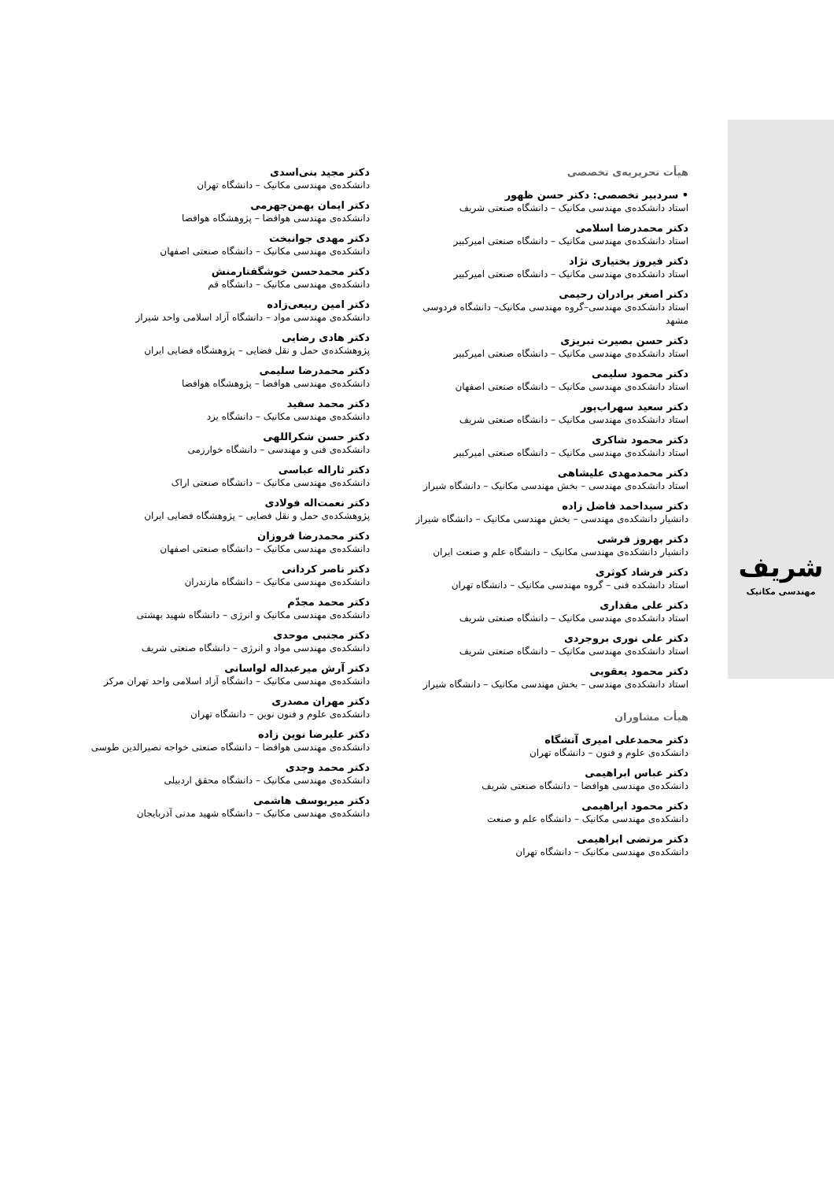شریف
مهندسی مکانیک
هیأت تحریریه‌ی تخصصی
• سردبیر تخصصی: دکتر حسن ظهور
استاد دانشکده‌ی مهندسی مکانیک – دانشگاه صنعتی شریف
دکتر محمدرضا اسلامی
استاد دانشکده‌ی مهندسی مکانیک – دانشگاه صنعتی امیرکبیر
دکتر فیروز بختیاری نژاد
استاد دانشکده‌ی مهندسی مکانیک – دانشگاه صنعتی امیرکبیر
دکتر اصغر برادران رحیمی
استاد دانشکده‌ی مهندسی–گروه مهندسی مکانیک– دانشگاه فردوسی مشهد
دکتر حسن بصیرت تبریزی
استاد دانشکده‌ی مهندسی مکانیک – دانشگاه صنعتی امیرکبیر
دکتر محمود سلیمی
استاد دانشکده‌ی مهندسی مکانیک – دانشگاه صنعتی اصفهان
دکتر سعید سهراب‌پور
استاد دانشکده‌ی مهندسی مکانیک – دانشگاه صنعتی شریف
دکتر محمود شاکری
استاد دانشکده‌ی مهندسی مکانیک – دانشگاه صنعتی امیرکبیر
دکتر محمدمهدی علیشاهی
استاد دانشکده‌ی مهندسی – بخش مهندسی مکانیک – دانشگاه شیراز
دکتر سیداحمد فاضل زاده
دانشیار دانشکده‌ی مهندسی – بخش مهندسی مکانیک – دانشگاه شیراز
دکتر بهروز فرشی
دانشیار دانشکده‌ی مهندسی مکانیک – دانشگاه علم و صنعت ایران
دکتر فرشاد کوثری
استاد دانشکده فنی – گروه مهندسی مکانیک – دانشگاه تهران
دکتر علی مقداری
استاد دانشکده‌ی مهندسی مکانیک – دانشگاه صنعتی شریف
دکتر علی نوری بروجردی
استاد دانشکده‌ی مهندسی مکانیک – دانشگاه صنعتی شریف
دکتر محمود یعقوبی
استاد دانشکده‌ی مهندسی – بخش مهندسی مکانیک – دانشگاه شیراز
هیأت مشاوران
دکتر محمدعلی امیری آتشگاه
دانشکده‌ی علوم و فنون – دانشگاه تهران
دکتر عباس ابراهیمی
دانشکده‌ی مهندسی هوافضا – دانشگاه صنعتی شریف
دکتر محمود ابراهیمی
دانشکده‌ی مهندسی مکانیک – دانشگاه علم و صنعت
دکتر مرتضی ابراهیمی
دانشکده‌ی مهندسی مکانیک – دانشگاه تهران
دکتر مجید بنی‌اسدی
دانشکده‌ی مهندسی مکانیک – دانشگاه تهران
دکتر ایمان بهمن‌جهرمی
دانشکده‌ی مهندسی هوافضا – پژوهشگاه هوافضا
دکتر مهدی جوانبخت
دانشکده‌ی مهندسی مکانیک – دانشگاه صنعتی اصفهان
دکتر محمدحسن خوشگفتارمنش
دانشکده‌ی مهندسی مکانیک – دانشگاه قم
دکتر امین ربیعی‌زاده
دانشکده‌ی مهندسی مواد – دانشگاه آزاد اسلامی واحد شیراز
دکتر هادی رضایی
پژوهشکده‌ی حمل و نقل فضایی – پژوهشگاه فضایی ایران
دکتر محمدرضا سلیمی
دانشکده‌ی مهندسی هوافضا – پژوهشگاه هوافضا
دکتر محمد سفید
دانشکده‌ی مهندسی مکانیک – دانشگاه یزد
دکتر حسن شکراللهی
دانشکده‌ی فنی و مهندسی – دانشگاه خوارزمی
دکتر ثاراله عباسی
دانشکده‌ی مهندسی مکانیک – دانشگاه صنعتی اراک
دکتر نعمت‌اله فولادی
پژوهشکده‌ی حمل و نقل فضایی – پژوهشگاه فضایی ایران
دکتر محمدرضا فروزان
دانشکده‌ی مهندسی مکانیک – دانشگاه صنعتی اصفهان
دکتر ناصر کردانی
دانشکده‌ی مهندسی مکانیک – دانشگاه مازندران
دکتر محمد مجدّم
دانشکده‌ی مهندسی مکانیک و انرژی – دانشگاه شهید بهشتی
دکتر مجتبی موحدی
دانشکده‌ی مهندسی مواد و انرژی – دانشگاه صنعتی شریف
دکتر آرش میرعبداله لواسانی
دانشکده‌ی مهندسی مکانیک – دانشگاه آزاد اسلامی واحد تهران مرکز
دکتر مهران مصدری
دانشکده‌ی علوم و فنون نوین – دانشگاه تهران
دکتر علیرضا نوین زاده
دانشکده‌ی مهندسی هوافضا – دانشگاه صنعتی خواجه نصیرالدین طوسی
دکتر محمد وجدی
دانشکده‌ی مهندسی مکانیک – دانشگاه محقق اردبیلی
دکتر میریوسف هاشمی
دانشکده‌ی مهندسی مکانیک – دانشگاه شهید مدنی آذربایجان